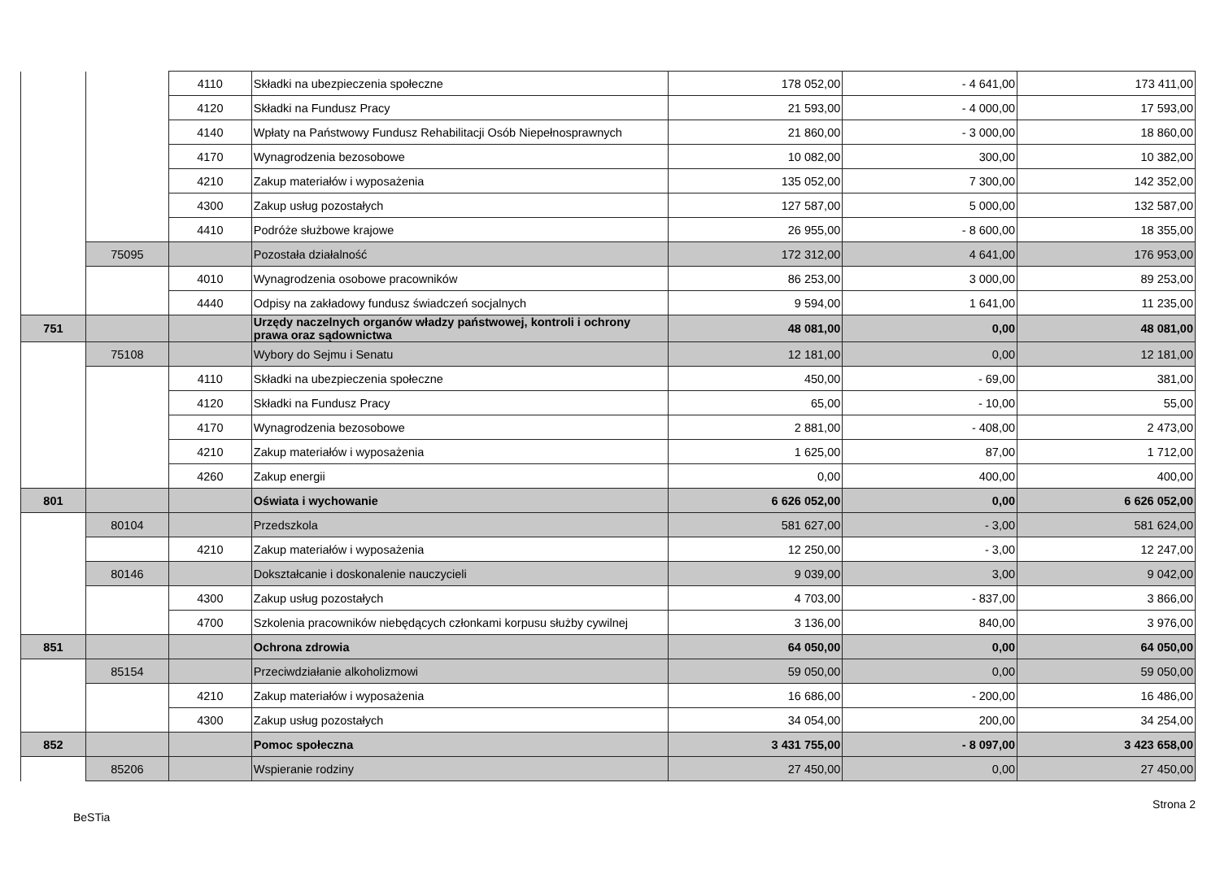| | | 4110 | Składki na ubezpieczenia społeczne | 178 052,00 | - 4 641,00 | 173 411,00 |
| | | 4120 | Składki na Fundusz Pracy | 21 593,00 | - 4 000,00 | 17 593,00 |
| | | 4140 | Wpłaty na Państwowy Fundusz Rehabilitacji Osób Niepełnosprawnych | 21 860,00 | - 3 000,00 | 18 860,00 |
| | | 4170 | Wynagrodzenia bezosobowe | 10 082,00 | 300,00 | 10 382,00 |
| | | 4210 | Zakup materiałów i wyposażenia | 135 052,00 | 7 300,00 | 142 352,00 |
| | | 4300 | Zakup usług pozostałych | 127 587,00 | 5 000,00 | 132 587,00 |
| | | 4410 | Podróże służbowe krajowe | 26 955,00 | - 8 600,00 | 18 355,00 |
| | 75095 | | Pozostała działalność | 172 312,00 | 4 641,00 | 176 953,00 |
| | | 4010 | Wynagrodzenia osobowe pracowników | 86 253,00 | 3 000,00 | 89 253,00 |
| | | 4440 | Odpisy na zakładowy fundusz świadczeń socjalnych | 9 594,00 | 1 641,00 | 11 235,00 |
| 751 | | | Urzędy naczelnych organów władzy państwowej, kontroli i ochrony prawa oraz sądownictwa | 48 081,00 | 0,00 | 48 081,00 |
| | 75108 | | Wybory do Sejmu i Senatu | 12 181,00 | 0,00 | 12 181,00 |
| | | 4110 | Składki na ubezpieczenia społeczne | 450,00 | - 69,00 | 381,00 |
| | | 4120 | Składki na Fundusz Pracy | 65,00 | - 10,00 | 55,00 |
| | | 4170 | Wynagrodzenia bezosobowe | 2 881,00 | - 408,00 | 2 473,00 |
| | | 4210 | Zakup materiałów i wyposażenia | 1 625,00 | 87,00 | 1 712,00 |
| | | 4260 | Zakup energii | 0,00 | 400,00 | 400,00 |
| 801 | | | Oświata i wychowanie | 6 626 052,00 | 0,00 | 6 626 052,00 |
| | 80104 | | Przedszkola | 581 627,00 | - 3,00 | 581 624,00 |
| | | 4210 | Zakup materiałów i wyposażenia | 12 250,00 | - 3,00 | 12 247,00 |
| | 80146 | | Dokształcanie i doskonalenie nauczycieli | 9 039,00 | 3,00 | 9 042,00 |
| | | 4300 | Zakup usług pozostałych | 4 703,00 | - 837,00 | 3 866,00 |
| | | 4700 | Szkolenia pracowników niebędących członkami korpusu służby cywilnej | 3 136,00 | 840,00 | 3 976,00 |
| 851 | | | Ochrona zdrowia | 64 050,00 | 0,00 | 64 050,00 |
| | 85154 | | Przeciwdziałanie alkoholizmowi | 59 050,00 | 0,00 | 59 050,00 |
| | | 4210 | Zakup materiałów i wyposażenia | 16 686,00 | - 200,00 | 16 486,00 |
| | | 4300 | Zakup usług pozostałych | 34 054,00 | 200,00 | 34 254,00 |
| 852 | | | Pomoc społeczna | 3 431 755,00 | - 8 097,00 | 3 423 658,00 |
| | 85206 | | Wspieranie rodziny | 27 450,00 | 0,00 | 27 450,00 |
BeSTia Strona 2